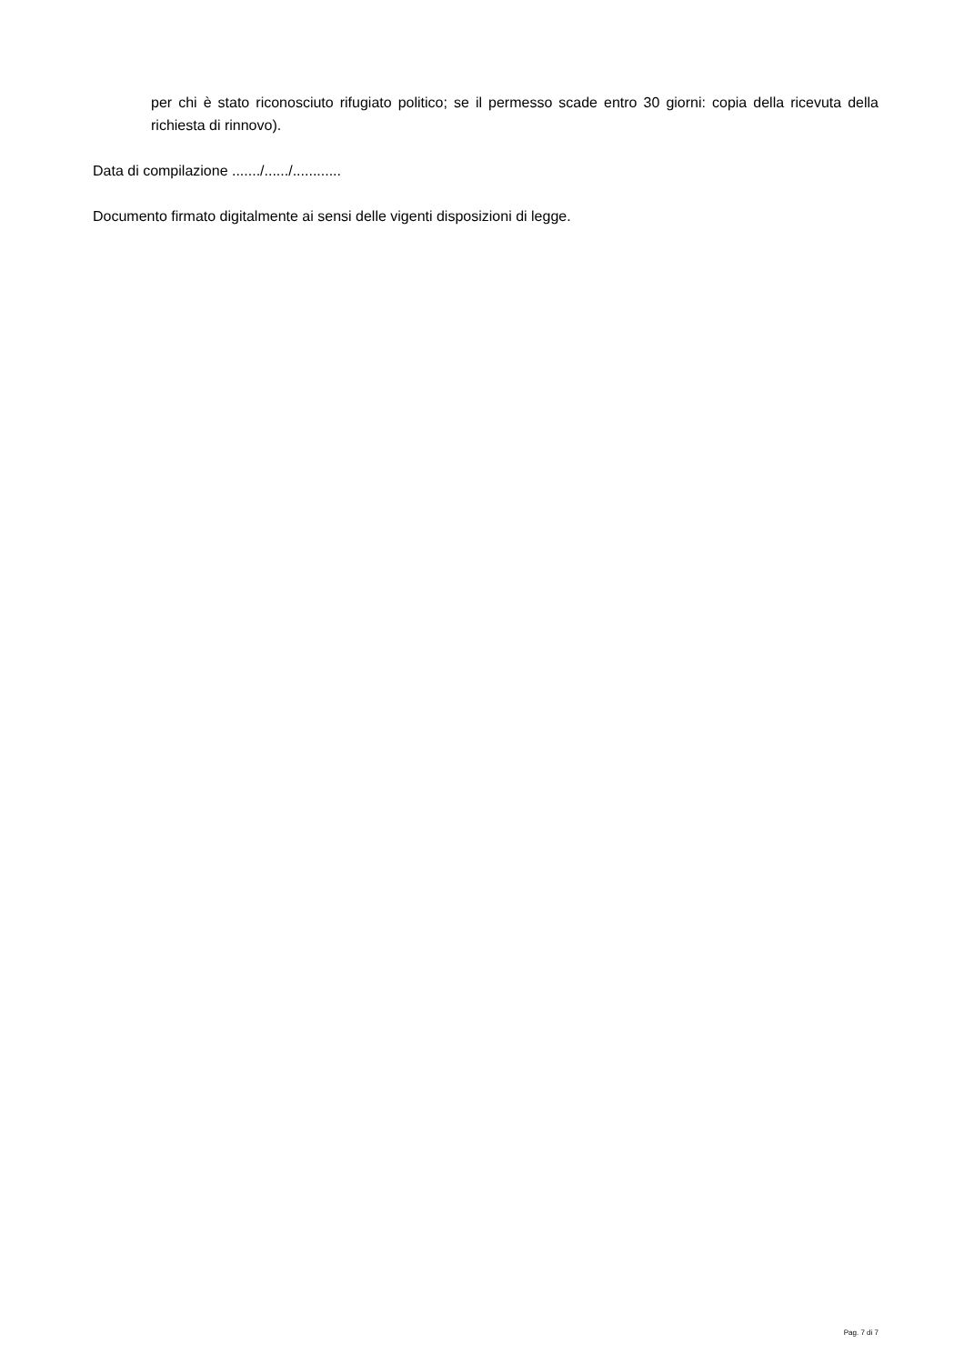per chi è stato riconosciuto rifugiato politico; se il permesso scade entro 30 giorni: copia della ricevuta della richiesta di rinnovo).
Data di compilazione ......./....../............
Documento firmato digitalmente ai sensi delle vigenti disposizioni di legge.
Pag. 7 di 7